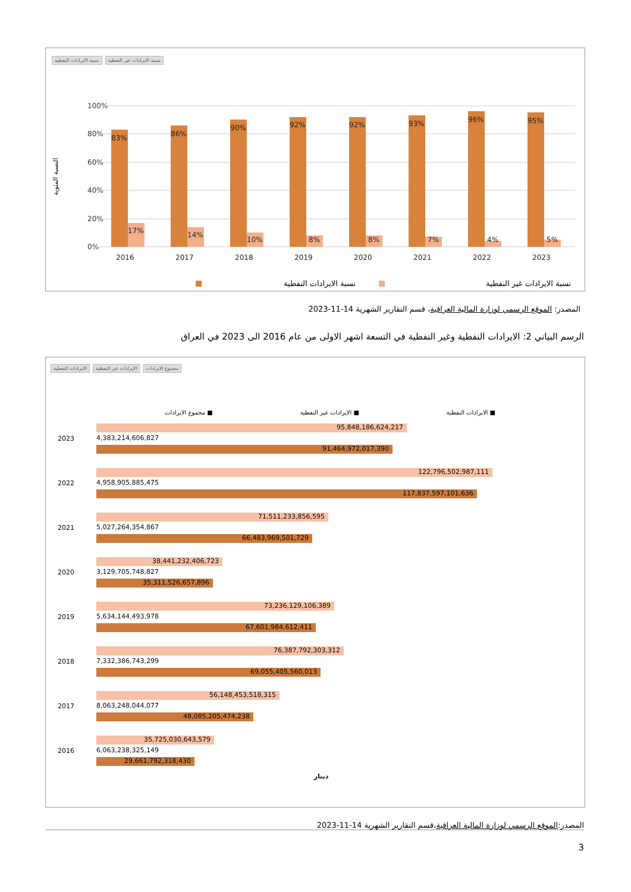نسبة الايرادات النفطية نسبة الايرادات غير النفطية
100%
80%
60%
40%
20%
0%
83%
17%
2016
86%
14%
2017
90%
10%
2018
92%
8%
2019
92%
8%
2020
93%
7%
2021
96%
4%
2022
95%
5%
2023
النسبة المئوية
نسبة الايرادات النفطية
نسبة الايرادات غير النفطية
المصدر: الموقع الرسمي لوزارة المالية العراقية، قسم التقارير الشهرية 14-11-2023
الرسم البياني 2: الايرادات النفطية وغير النفطية في التسعة اشهر الاولى من عام 2016 الى 2023 في العراق
الايرادات النفطية الايرادات غير النفطية مجموع الايرادات
■ الايرادات النفطية ■ الايرادات غير النفطية ■ مجموع الايرادات
2023
95,848,186,624,217
4,383,214,606,827
91,464,972,017,390
2022
122,796,502,987,111
4,958,905,885,475
117,837,597,101,636
2021
71,511,233,856,595
5,027,264,354,867
66,483,969,501,729
2020
38,441,232,406,723
3,129,705,748,827
35,311,526,657,896
2019
73,236,129,106,389
5,634,144,493,978
67,601,984,612,411
2018
76,387,792,303,312
7,332,386,743,299
69,055,405,560,013
2017
56,148,453,518,315
8,063,248,044,077
48,085,205,474,238
2016
35,725,030,643,579
6,063,238,325,149
29,661,792,318,430
دينار
المصدر:الموقع الرسمي لوزارة المالية العراقية،قسم التقارير الشهرية 14-11-2023
3